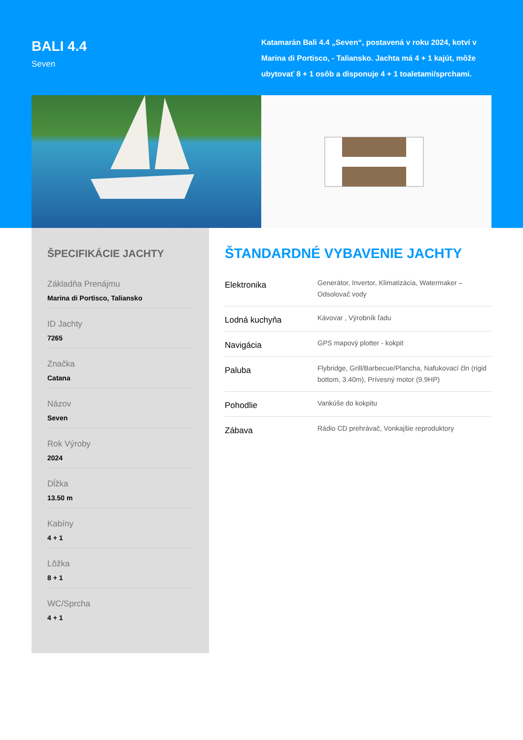BALI 4.4
Seven
Katamarán Bali 4.4 „Seven“, postavená v roku 2024, kotví v Marina di Portisco, - Taliansko. Jachta má 4 + 1 kajút, môže ubytovať 8 + 1 osôb a disponuje 4 + 1 toaletami/sprchami.
ŠPECIFIKÁCIE JACHTY
Základňa Prenájmu
Marina di Portisco, Taliansko
ID Jachty
7265
Značka
Catana
Názov
Seven
Rok Výroby
2024
Dĺžka
13.50 m
Kabíny
4 + 1
Lôžka
8 + 1
WC/Sprcha
4 + 1
ŠTANDARDNÉ VYBAVENIE JACHTY
| Elektronika | Generátor, Invertor, Klimatizácia, Watermaker – Odsolovač vody |
| Lodná kuchyňa | Kávovar , Výrobník ľadu |
| Navigácia | GPS mapový plotter - kokpit |
| Paluba | Flybridge, Grill/Barbecue/Plancha, Nafukovací čln (rigid bottom, 3.40m), Prívesný motor (9.9HP) |
| Pohodlie | Vankúše do kokpitu |
| Zábava | Rádio CD prehrávač, Vonkajšie reproduktory |